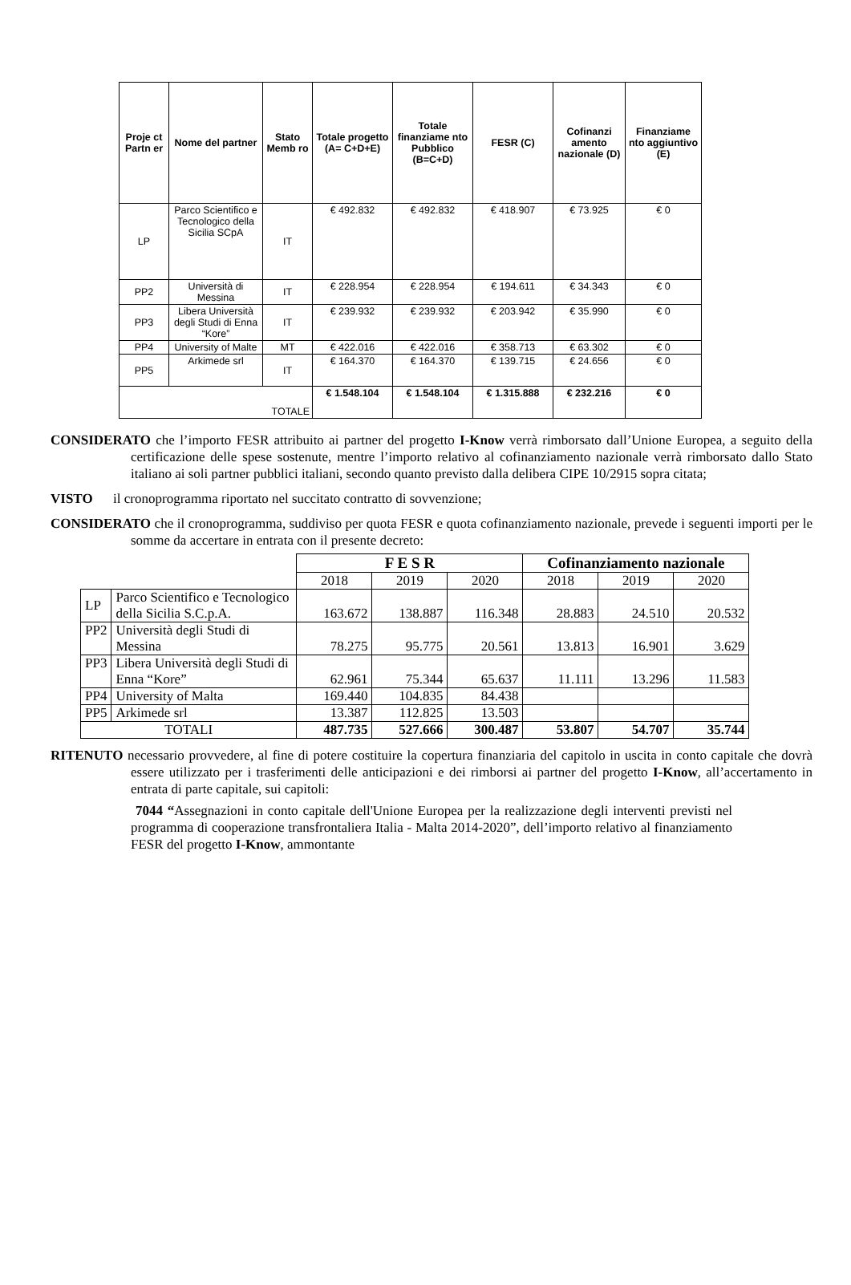| Proje ct Partn er | Nome del partner | Stato Memb ro | Totale progetto (A= C+D+E) | Totale finanziame nto Pubblico (B=C+D) | FESR (C) | Cofinanzi amento nazionale (D) | Finanziame nto aggiuntivo (E) |
| --- | --- | --- | --- | --- | --- | --- | --- |
| LP | Parco Scientifico e Tecnologico della Sicilia SCpA | IT | € 492.832 | € 492.832 | € 418.907 | € 73.925 | € 0 |
| PP2 | Università di Messina | IT | € 228.954 | € 228.954 | € 194.611 | € 34.343 | € 0 |
| PP3 | Libera Università degli Studi di Enna “Kore” | IT | € 239.932 | € 239.932 | € 203.942 | € 35.990 | € 0 |
| PP4 | University of Malte | MT | € 422.016 | € 422.016 | € 358.713 | € 63.302 | € 0 |
| PP5 | Arkimede srl | IT | € 164.370 | € 164.370 | € 139.715 | € 24.656 | € 0 |
| TOTALE | | | € 1.548.104 | € 1.548.104 | € 1.315.888 | € 232.216 | € 0 |
CONSIDERATO che l’importo FESR attribuito ai partner del progetto I-Know verrà rimborsato dall’Unione Europea, a seguito della certificazione delle spese sostenute, mentre l’importo relativo al cofinanziamento nazionale verrà rimborsato dallo Stato italiano ai soli partner pubblici italiani, secondo quanto previsto dalla delibera CIPE 10/2915 sopra citata;
VISTO il cronoprogramma riportato nel succitato contratto di sovvenzione;
CONSIDERATO che il cronoprogramma, suddiviso per quota FESR e quota cofinanziamento nazionale, prevede i seguenti importi per le somme da accertare in entrata con il presente decreto:
| | | F E S R | | | Cofinanziamento nazionale | | |
| | | 2018 | 2019 | 2020 | 2018 | 2019 | 2020 |
| LP | Parco Scientifico e Tecnologico della Sicilia S.C.p.A. | 163.672 | 138.887 | 116.348 | 28.883 | 24.510 | 20.532 |
| PP2 | Università degli Studi di Messina | 78.275 | 95.775 | 20.561 | 13.813 | 16.901 | 3.629 |
| PP3 | Libera Università degli Studi di Enna “Kore” | 62.961 | 75.344 | 65.637 | 11.111 | 13.296 | 11.583 |
| PP4 | University of Malta | 169.440 | 104.835 | 84.438 | | | |
| PP5 | Arkimede srl | 13.387 | 112.825 | 13.503 | | | |
| TOTALI | | 487.735 | 527.666 | 300.487 | 53.807 | 54.707 | 35.744 |
RITENUTO necessario provvedere, al fine di potere costituire la copertura finanziaria del capitolo in uscita in conto capitale che dovrà essere utilizzato per i trasferimenti delle anticipazioni e dei rimborsi ai partner del progetto I-Know, all’accertamento in entrata di parte capitale, sui capitoli:
7044 “Assegnazioni in conto capitale dell'Unione Europea per la realizzazione degli interventi previsti nel programma di cooperazione transfrontaliera Italia - Malta 2014-2020”, dell’importo relativo al finanziamento FESR del progetto I-Know, ammontante